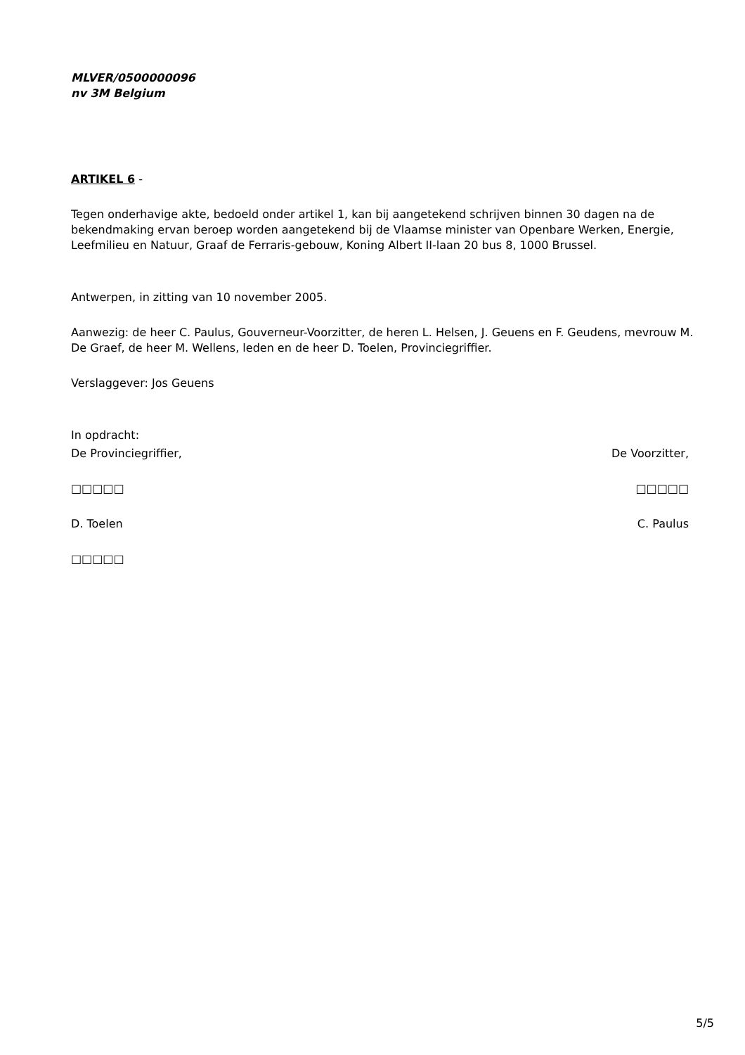MLVER/0500000096
nv 3M Belgium
ARTIKEL 6 -
Tegen onderhavige akte, bedoeld onder artikel 1, kan bij aangetekend schrijven binnen 30 dagen na de bekendmaking ervan beroep worden aangetekend bij de Vlaamse minister van Openbare Werken, Energie, Leefmilieu en Natuur, Graaf de Ferraris-gebouw, Koning Albert II-laan 20 bus 8, 1000 Brussel.
Antwerpen, in zitting van 10 november 2005.
Aanwezig: de heer C. Paulus, Gouverneur-Voorzitter, de heren L. Helsen, J. Geuens en F. Geudens, mevrouw M. De Graef, de heer M. Wellens, leden en de heer D. Toelen, Provinciegriffier.
Verslaggever: Jos Geuens
In opdracht:
De Provinciegriffier, De Voorzitter,
□□□□□ □□□□□
D. Toelen C. Paulus
□□□□□
5/5